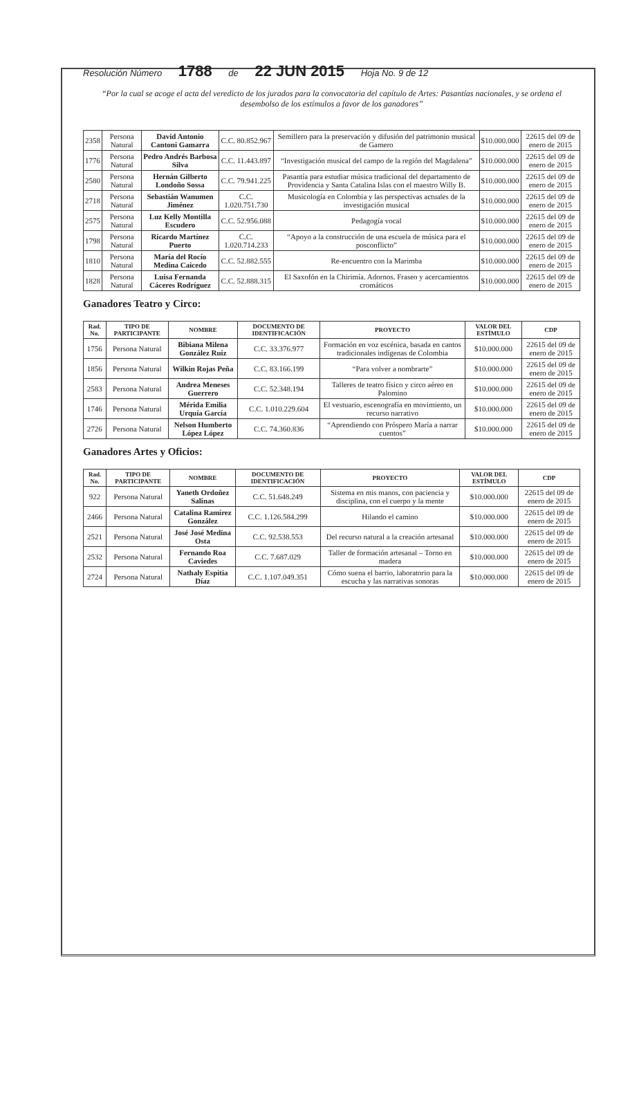Resolución Número 1788 de 22 JUN 2015 Hoja No. 9 de 12
“Por la cual se acoge el acta del veredicto de los jurados para la convocatoria del capítulo de Artes: Pasantías nacionales, y se ordena el desembolso de los estímulos a favor de los ganadores”
| 2358 | Persona Natural | David Antonio Cantoni Gamarra | C.C. 80.852.967 | Semillero para la preservación y difusión del patrimonio musical de Gamero | $10.000.000 | 22615 del 09 de enero de 2015 |
| 1776 | Persona Natural | Pedro Andrés Barbosa Silva | C.C. 11.443.897 | “Investigación musical del campo de la región del Magdalena” | $10.000.000 | 22615 del 09 de enero de 2015 |
| 2580 | Persona Natural | Hernán Gilberto Londoño Sossa | C.C. 79.941.225 | Pasantía para estudiar música tradicional del departamento de Providencia y Santa Catalina Islas con el maestro Willy B. | $10.000.000 | 22615 del 09 de enero de 2015 |
| 2718 | Persona Natural | Sebastián Wanumen Jiménez | C.C. 1.020.751.730 | Musicología en Colombia y las perspectivas actuales de la investigación musical | $10.000.000 | 22615 del 09 de enero de 2015 |
| 2575 | Persona Natural | Luz Kelly Montilla Escudero | C.C. 52.956.088 | Pedagogía vocal | $10.000.000 | 22615 del 09 de enero de 2015 |
| 1798 | Persona Natural | Ricardo Martínez Puerto | C.C. 1.020.714.233 | “Apoyo a la construcción de una escuela de música para el posconflicto” | $10.000.000 | 22615 del 09 de enero de 2015 |
| 1810 | Persona Natural | María del Rocío Medina Caicedo | C.C. 52.882.555 | Re-encuentro con la Marimba | $10.000.000 | 22615 del 09 de enero de 2015 |
| 1828 | Persona Natural | Luisa Fernanda Cáceres Rodríguez | C.C. 52.888.315 | El Saxofón en la Chirimía. Adornos. Fraseo y acercamientos cromáticos | $10.000.000 | 22615 del 09 de enero de 2015 |
Ganadores Teatro y Circo:
| Rad. No. | TIPO DE PARTICIPANTE | NOMBRE | DOCUMENTO DE IDENTIFICACIÓN | PROYECTO | VALOR DEL ESTÍMULO | CDP |
| --- | --- | --- | --- | --- | --- | --- |
| 1756 | Persona Natural | Bibiana Milena González Ruiz | C.C. 33.376.977 | Formación en voz escénica, basada en cantos tradicionales indígenas de Colombia | $10.000.000 | 22615 del 09 de enero de 2015 |
| 1856 | Persona Natural | Wilkin Rojas Peña | C.C. 83.166.199 | “Para volver a nombrarte” | $10.000.000 | 22615 del 09 de enero de 2015 |
| 2583 | Persona Natural | Andrea Meneses Guerrero | C.C. 52.348.194 | Talleres de teatro físico y circo aéreo en Palomino | $10.000.000 | 22615 del 09 de enero de 2015 |
| 1746 | Persona Natural | Mérida Emilia Urquía García | C.C. 1.010.229.604 | El vestuario, escenografía en movimiento, un recurso narrativo | $10.000.000 | 22615 del 09 de enero de 2015 |
| 2726 | Persona Natural | Nelson Humberto López López | C.C. 74.360.836 | “Aprendiendo con Próspero María a narrar cuentos” | $10.000.000 | 22615 del 09 de enero de 2015 |
Ganadores Artes y Oficios:
| Rad. No. | TIPO DE PARTICIPANTE | NOMBRE | DOCUMENTO DE IDENTIFICACIÓN | PROYECTO | VALOR DEL ESTÍMULO | CDP |
| --- | --- | --- | --- | --- | --- | --- |
| 922 | Persona Natural | Yaneth Ordoñez Salinas | C.C. 51.648.249 | Sistema en mis manos, con paciencia y disciplina, con el cuerpo y la mente | $10.000.000 | 22615 del 09 de enero de 2015 |
| 2466 | Persona Natural | Catalina Ramírez González | C.C. 1.126.584.299 | Hilando el camino | $10.000.000 | 22615 del 09 de enero de 2015 |
| 2521 | Persona Natural | José José Medina Osta | C.C. 92.538.553 | Del recurso natural a la creación artesanal | $10.000.000 | 22615 del 09 de enero de 2015 |
| 2532 | Persona Natural | Fernando Roa Caviedes | C.C. 7.687.029 | Taller de formación artesanal – Torno en madera | $10.000.000 | 22615 del 09 de enero de 2015 |
| 2724 | Persona Natural | Nathaly Espitia Díaz | C.C. 1.107.049.351 | Cómo suena el barrio, laboratorio para la escucha y las narrativas sonoras | $10.000.000 | 22615 del 09 de enero de 2015 |